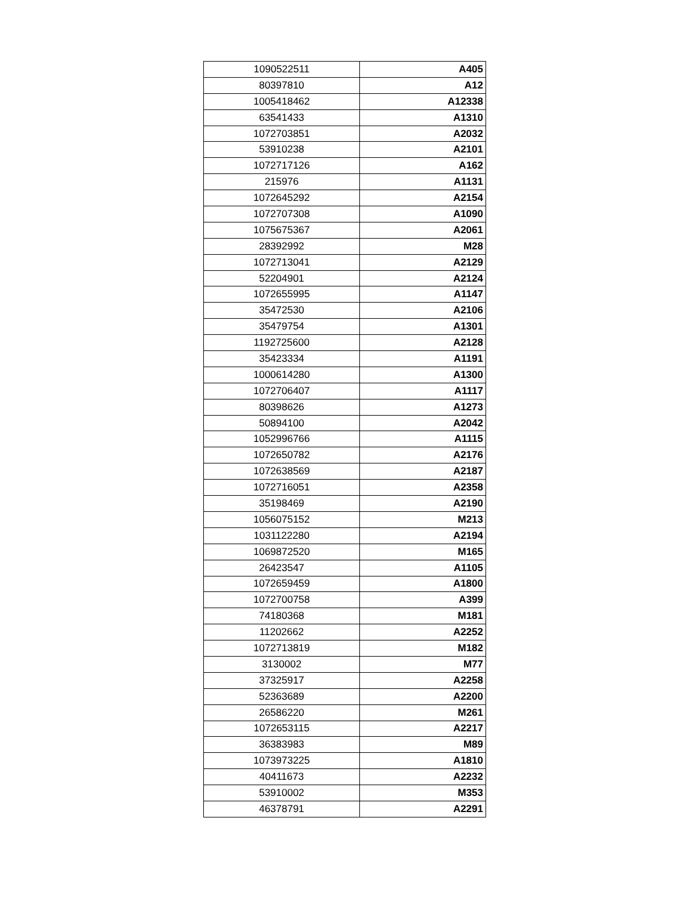| 1090522511 | A405 |
| 80397810 | A12 |
| 1005418462 | A12338 |
| 63541433 | A1310 |
| 1072703851 | A2032 |
| 53910238 | A2101 |
| 1072717126 | A162 |
| 215976 | A1131 |
| 1072645292 | A2154 |
| 1072707308 | A1090 |
| 1075675367 | A2061 |
| 28392992 | M28 |
| 1072713041 | A2129 |
| 52204901 | A2124 |
| 1072655995 | A1147 |
| 35472530 | A2106 |
| 35479754 | A1301 |
| 1192725600 | A2128 |
| 35423334 | A1191 |
| 1000614280 | A1300 |
| 1072706407 | A1117 |
| 80398626 | A1273 |
| 50894100 | A2042 |
| 1052996766 | A1115 |
| 1072650782 | A2176 |
| 1072638569 | A2187 |
| 1072716051 | A2358 |
| 35198469 | A2190 |
| 1056075152 | M213 |
| 1031122280 | A2194 |
| 1069872520 | M165 |
| 26423547 | A1105 |
| 1072659459 | A1800 |
| 1072700758 | A399 |
| 74180368 | M181 |
| 11202662 | A2252 |
| 1072713819 | M182 |
| 3130002 | M77 |
| 37325917 | A2258 |
| 52363689 | A2200 |
| 26586220 | M261 |
| 1072653115 | A2217 |
| 36383983 | M89 |
| 1073973225 | A1810 |
| 40411673 | A2232 |
| 53910002 | M353 |
| 46378791 | A2291 |